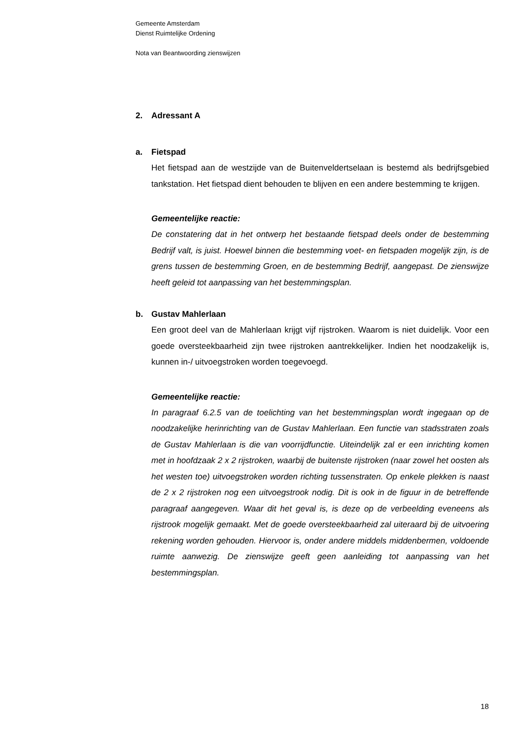Gemeente Amsterdam
Dienst Ruimtelijke Ordening
Nota van Beantwoording zienswijzen
2. Adressant A
a. Fietspad
Het fietspad aan de westzijde van de Buitenveldertselaan is bestemd als bedrijfsgebied tankstation. Het fietspad dient behouden te blijven en een andere bestemming te krijgen.
Gemeentelijke reactie:
De constatering dat in het ontwerp het bestaande fietspad deels onder de bestemming Bedrijf valt, is juist. Hoewel binnen die bestemming voet- en fietspaden mogelijk zijn, is de grens tussen de bestemming Groen, en de bestemming Bedrijf, aangepast. De zienswijze heeft geleid tot aanpassing van het bestemmingsplan.
b. Gustav Mahlerlaan
Een groot deel van de Mahlerlaan krijgt vijf rijstroken. Waarom is niet duidelijk. Voor een goede oversteekbaarheid zijn twee rijstroken aantrekkelijker. Indien het noodzakelijk is, kunnen in-/ uitvoegstroken worden toegevoegd.
Gemeentelijke reactie:
In paragraaf 6.2.5 van de toelichting van het bestemmingsplan wordt ingegaan op de noodzakelijke herinrichting van de Gustav Mahlerlaan. Een functie van stadsstraten zoals de Gustav Mahlerlaan is die van voorrijdfunctie. Uiteindelijk zal er een inrichting komen met in hoofdzaak 2 x 2 rijstroken, waarbij de buitenste rijstroken (naar zowel het oosten als het westen toe) uitvoegstroken worden richting tussenstraten. Op enkele plekken is naast de 2 x 2 rijstroken nog een uitvoegstrook nodig. Dit is ook in de figuur in de betreffende paragraaf aangegeven. Waar dit het geval is, is deze op de verbeelding eveneens als rijstrook mogelijk gemaakt. Met de goede oversteekbaarheid zal uiteraard bij de uitvoering rekening worden gehouden. Hiervoor is, onder andere middels middenbermen, voldoende ruimte aanwezig. De zienswijze geeft geen aanleiding tot aanpassing van het bestemmingsplan.
18